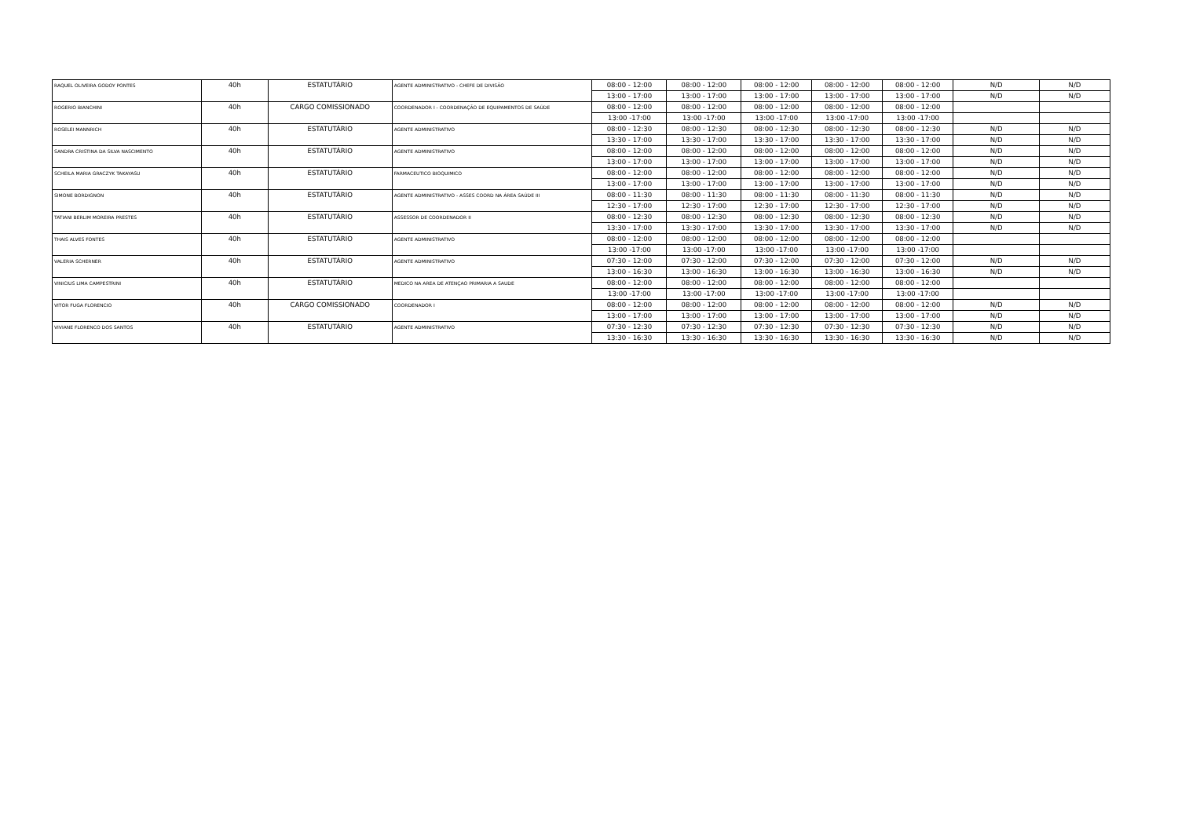| RAQUEL OLIVEIRA GODOY PONTES | 40h | ESTATUTÁRIO | AGENTE ADMINISTRATIVO - CHEFE DE DIVISÃO | 08:00 - 12:00 | 08:00 - 12:00 | 08:00 - 12:00 | 08:00 - 12:00 | 08:00 - 12:00 | N/D | N/D |
| | | | | 13:00 - 17:00 | 13:00 - 17:00 | 13:00 - 17:00 | 13:00 - 17:00 | 13:00 - 17:00 | N/D | N/D |
| ROGERIO BIANCHINI | 40h | CARGO COMISSIONADO | COORDENADOR I - COORDENAÇÃO DE EQUIPAMENTOS DE SAÚDE | 08:00 - 12:00 | 08:00 - 12:00 | 08:00 - 12:00 | 08:00 - 12:00 | 08:00 - 12:00 | | |
| | | | | 13:00 -17:00 | 13:00 -17:00 | 13:00 -17:00 | 13:00 -17:00 | 13:00 -17:00 | | |
| ROSELEI MANNRICH | 40h | ESTATUTÁRIO | AGENTE ADMINISTRATIVO | 08:00 - 12:30 | 08:00 - 12:30 | 08:00 - 12:30 | 08:00 - 12:30 | 08:00 - 12:30 | N/D | N/D |
| | | | | 13:30 - 17:00 | 13:30 - 17:00 | 13:30 - 17:00 | 13:30 - 17:00 | 13:30 - 17:00 | N/D | N/D |
| SANDRA CRISTINA DA SILVA NASCIMENTO | 40h | ESTATUTÁRIO | AGENTE ADMINISTRATIVO | 08:00 - 12:00 | 08:00 - 12:00 | 08:00 - 12:00 | 08:00 - 12:00 | 08:00 - 12:00 | N/D | N/D |
| | | | | 13:00 - 17:00 | 13:00 - 17:00 | 13:00 - 17:00 | 13:00 - 17:00 | 13:00 - 17:00 | N/D | N/D |
| SCHEILA MARIA GRACZYK TAKAYASU | 40h | ESTATUTÁRIO | FARMACEUTICO BIOQUIMICO | 08:00 - 12:00 | 08:00 - 12:00 | 08:00 - 12:00 | 08:00 - 12:00 | 08:00 - 12:00 | N/D | N/D |
| | | | | 13:00 - 17:00 | 13:00 - 17:00 | 13:00 - 17:00 | 13:00 - 17:00 | 13:00 - 17:00 | N/D | N/D |
| SIMONE BORDIGNON | 40h | ESTATUTÁRIO | AGENTE ADMINISTRATIVO - ASSES COORD NA ÁREA SAÚDE III | 08:00 - 11:30 | 08:00 - 11:30 | 08:00 - 11:30 | 08:00 - 11:30 | 08:00 - 11:30 | N/D | N/D |
| | | | | 12:30 - 17:00 | 12:30 - 17:00 | 12:30 - 17:00 | 12:30 - 17:00 | 12:30 - 17:00 | N/D | N/D |
| TATIANI BERLIM MOREIRA PRESTES | 40h | ESTATUTÁRIO | ASSESSOR DE COORDENADOR II | 08:00 - 12:30 | 08:00 - 12:30 | 08:00 - 12:30 | 08:00 - 12:30 | 08:00 - 12:30 | N/D | N/D |
| | | | | 13:30 - 17:00 | 13:30 - 17:00 | 13:30 - 17:00 | 13:30 - 17:00 | 13:30 - 17:00 | N/D | N/D |
| THAIS ALVES FONTES | 40h | ESTATUTÁRIO | AGENTE ADMINISTRATIVO | 08:00 - 12:00 | 08:00 - 12:00 | 08:00 - 12:00 | 08:00 - 12:00 | 08:00 - 12:00 | | |
| | | | | 13:00 -17:00 | 13:00 -17:00 | 13:00 -17:00 | 13:00 -17:00 | 13:00 -17:00 | | |
| VALERIA SCHERNER | 40h | ESTATUTÁRIO | AGENTE ADMINISTRATIVO | 07:30 - 12:00 | 07:30 - 12:00 | 07:30 - 12:00 | 07:30 - 12:00 | 07:30 - 12:00 | N/D | N/D |
| | | | | 13:00 - 16:30 | 13:00 - 16:30 | 13:00 - 16:30 | 13:00 - 16:30 | 13:00 - 16:30 | N/D | N/D |
| VINICIUS LIMA CAMPESTRINI | 40h | ESTATUTÁRIO | MEDICO NA AREA DE ATENÇAO PRIMARIA A SAUDE | 08:00 - 12:00 | 08:00 - 12:00 | 08:00 - 12:00 | 08:00 - 12:00 | 08:00 - 12:00 | | |
| | | | | 13:00 -17:00 | 13:00 -17:00 | 13:00 -17:00 | 13:00 -17:00 | 13:00 -17:00 | | |
| VITOR FUGA FLORENCIO | 40h | CARGO COMISSIONADO | COORDENADOR I | 08:00 - 12:00 | 08:00 - 12:00 | 08:00 - 12:00 | 08:00 - 12:00 | 08:00 - 12:00 | N/D | N/D |
| | | | | 13:00 - 17:00 | 13:00 - 17:00 | 13:00 - 17:00 | 13:00 - 17:00 | 13:00 - 17:00 | N/D | N/D |
| VIVIANE FLORENCO DOS SANTOS | 40h | ESTATUTÁRIO | AGENTE ADMINISTRATIVO | 07:30 - 12:30 | 07:30 - 12:30 | 07:30 - 12:30 | 07:30 - 12:30 | 07:30 - 12:30 | N/D | N/D |
| | | | | 13:30 - 16:30 | 13:30 - 16:30 | 13:30 - 16:30 | 13:30 - 16:30 | 13:30 - 16:30 | N/D | N/D |